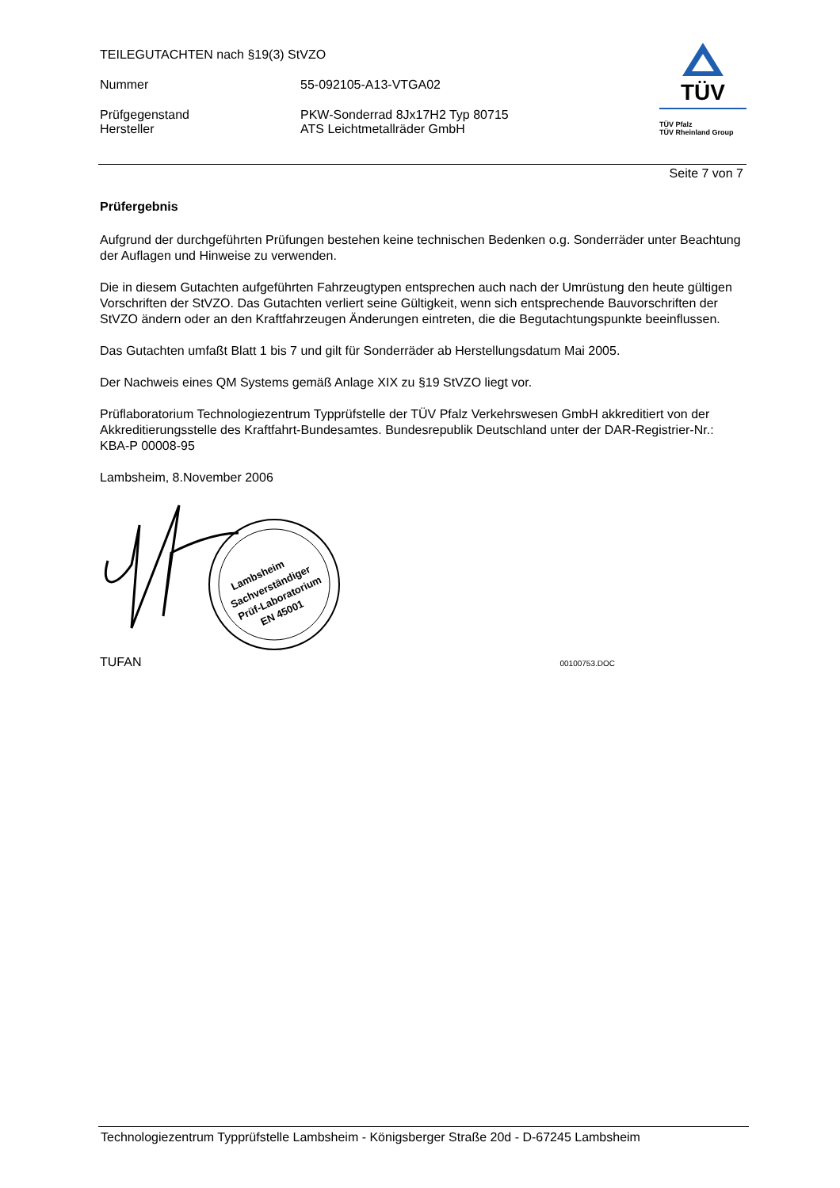TEILEGUTACHTEN nach §19(3) StVZO
Nummer 55-092105-A13-VTGA02
Prüfgegenstand PKW-Sonderrad 8Jx17H2 Typ 80715
Hersteller ATS Leichtmetallräder GmbH
TÜV
TÜV Pfalz
TÜV Rheinland Group
Seite 7 von 7
Prüfergebnis
Aufgrund der durchgeführten Prüfungen bestehen keine technischen Bedenken o.g. Sonderräder unter Beachtung der Auflagen und Hinweise zu verwenden.
Die in diesem Gutachten aufgeführten Fahrzeugtypen entsprechen auch nach der Umrüstung den heute gültigen Vorschriften der StVZO. Das Gutachten verliert seine Gültigkeit, wenn sich entsprechende Bauvorschriften der StVZO ändern oder an den Kraftfahrzeugen Änderungen eintreten, die die Begutachtungspunkte beeinflussen.
Das Gutachten umfaßt Blatt 1 bis 7 und gilt für Sonderräder ab Herstellungsdatum Mai 2005.
Der Nachweis eines QM Systems gemäß Anlage XIX zu §19 StVZO liegt vor.
Prüflaboratorium Technologiezentrum Typprüfstelle der TÜV Pfalz Verkehrswesen GmbH akkreditiert von der Akkreditierungsstelle des Kraftfahrt-Bundesamtes. Bundesrepublik Deutschland unter der DAR-Registrier-Nr.: KBA-P 00008-95
Lambsheim, 8.November 2006
Lambsheim
Sachverständiger
Prüf-Laboratorium
EN 45001
TUFAN 00100753.DOC
Technologiezentrum Typprüfstelle Lambsheim - Königsberger Straße 20d - D-67245 Lambsheim